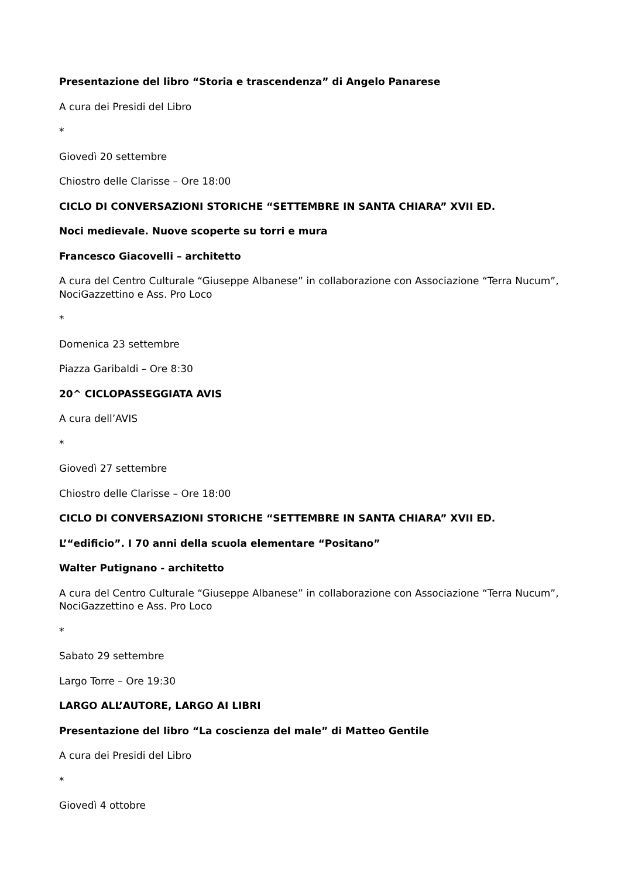Presentazione del libro “Storia e trascendenza” di Angelo Panarese
A cura dei Presidi del Libro
*
Giovedì 20 settembre
Chiostro delle Clarisse – Ore 18:00
CICLO DI CONVERSAZIONI STORICHE “SETTEMBRE IN SANTA CHIARA” XVII ED.
Noci medievale. Nuove scoperte su torri e mura
Francesco Giacovelli – architetto
A cura del Centro Culturale “Giuseppe Albanese” in collaborazione con Associazione “Terra Nucum”, NociGazzettino e Ass. Pro Loco
*
Domenica 23 settembre
Piazza Garibaldi – Ore 8:30
20^ CICLOPASSEGGIATA AVIS
A cura dell’AVIS
*
Giovedì 27 settembre
Chiostro delle Clarisse – Ore 18:00
CICLO DI CONVERSAZIONI STORICHE “SETTEMBRE IN SANTA CHIARA” XVII ED.
L’“edificio”. I 70 anni della scuola elementare “Positano”
Walter Putignano - architetto
A cura del Centro Culturale “Giuseppe Albanese” in collaborazione con Associazione “Terra Nucum”, NociGazzettino e Ass. Pro Loco
*
Sabato 29 settembre
Largo Torre – Ore 19:30
LARGO ALL’AUTORE, LARGO AI LIBRI
Presentazione del libro “La coscienza del male” di Matteo Gentile
A cura dei Presidi del Libro
*
Giovedì 4 ottobre